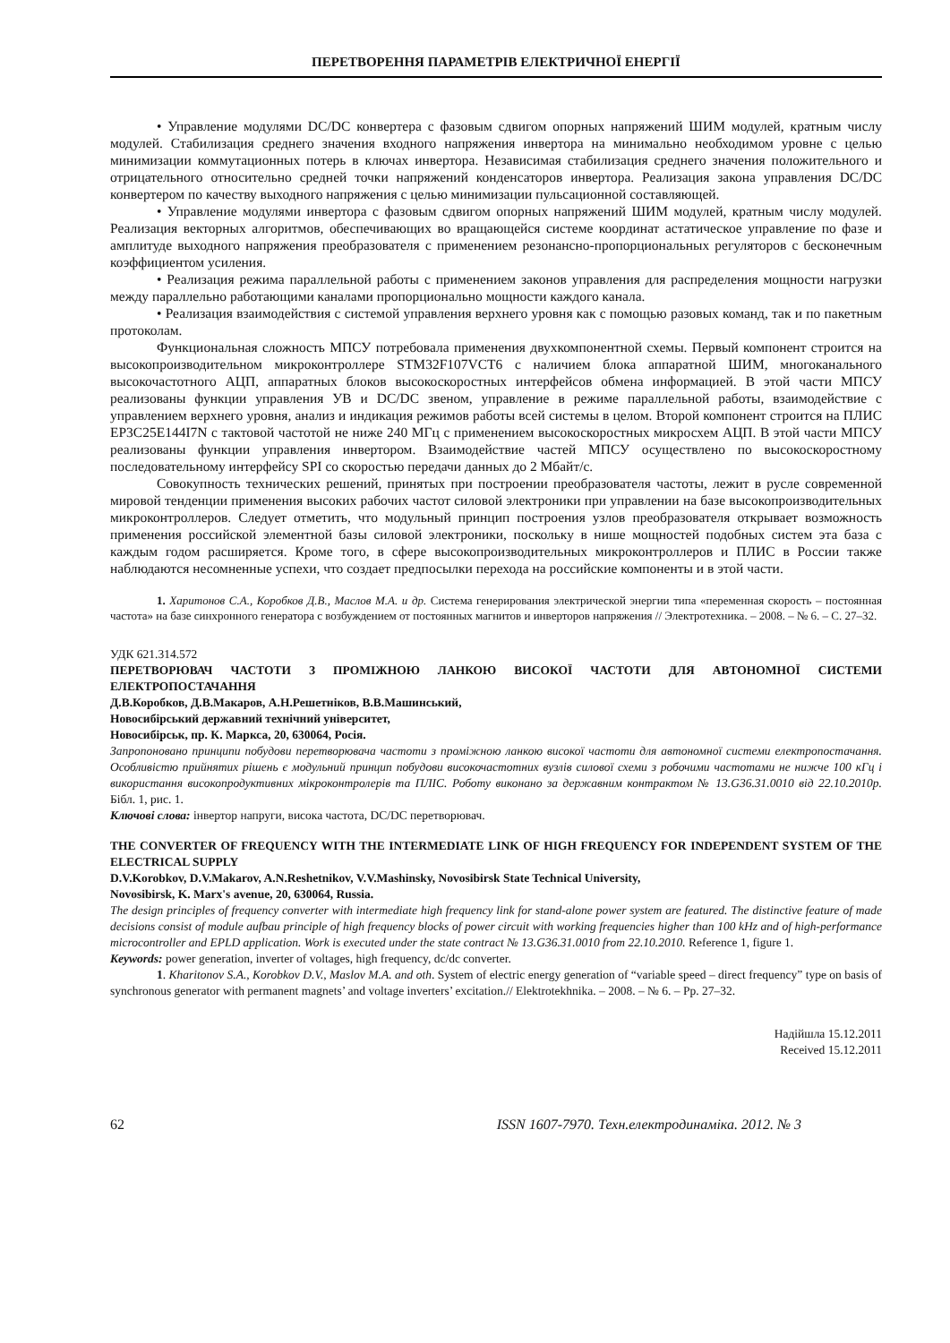ПЕРЕТВОРЕННЯ ПАРАМЕТРІВ ЕЛЕКТРИЧНОЇ ЕНЕРГІЇ
• Управление модулями DC/DC конвертера с фазовым сдвигом опорных напряжений ШИМ модулей, кратным числу модулей. Стабилизация среднего значения входного напряжения инвертора на минимально необходимом уровне с целью минимизации коммутационных потерь в ключах инвертора. Независимая стабилизация среднего значения положительного и отрицательного относительно средней точки напряжений конденсаторов инвертора. Реализация закона управления DC/DC конвертером по качеству выходного напряжения с целью минимизации пульсационной составляющей.
• Управление модулями инвертора с фазовым сдвигом опорных напряжений ШИМ модулей, кратным числу модулей. Реализация векторных алгоритмов, обеспечивающих во вращающейся системе координат астатическое управление по фазе и амплитуде выходного напряжения преобразователя с применением резонансно-пропорциональных регуляторов с бесконечным коэффициентом усиления.
• Реализация режима параллельной работы с применением законов управления для распределения мощности нагрузки между параллельно работающими каналами пропорционально мощности каждого канала.
• Реализация взаимодействия с системой управления верхнего уровня как с помощью разовых команд, так и по пакетным протоколам.
Функциональная сложность МПСУ потребовала применения двухкомпонентной схемы. Первый компонент строится на высокопроизводительном микроконтроллере STM32F107VCT6 с наличием блока аппаратной ШИМ, многоканального высокочастотного АЦП, аппаратных блоков высокоскоростных интерфейсов обмена информацией. В этой части МПСУ реализованы функции управления УВ и DC/DC звеном, управление в режиме параллельной работы, взаимодействие с управлением верхнего уровня, анализ и индикация режимов работы всей системы в целом. Второй компонент строится на ПЛИС EP3C25E144I7N с тактовой частотой не ниже 240 МГц с применением высокоскоростных микросхем АЦП. В этой части МПСУ реализованы функции управления инвертором. Взаимодействие частей МПСУ осуществлено по высокоскоростному последовательному интерфейсу SPI со скоростью передачи данных до 2 Мбайт/с.
Совокупность технических решений, принятых при построении преобразователя частоты, лежит в русле современной мировой тенденции применения высоких рабочих частот силовой электроники при управлении на базе высокопроизводительных микроконтроллеров. Следует отметить, что модульный принцип построения узлов преобразователя открывает возможность применения российской элементной базы силовой электроники, поскольку в нише мощностей подобных систем эта база с каждым годом расширяется. Кроме того, в сфере высокопроизводительных микроконтроллеров и ПЛИС в России также наблюдаются несомненные успехи, что создает предпосылки перехода на российские компоненты и в этой части.
1. Харитонов С.А., Коробков Д.В., Маслов М.А. и др. Система генерирования электрической энергии типа «переменная скорость – постоянная частота» на базе синхронного генератора с возбуждением от постоянных магнитов и инверторов напряжения // Электротехника. – 2008. – № 6. – С. 27–32.
УДК 621.314.572
ПЕРЕТВОРЮВАЧ ЧАСТОТИ З ПРОМІЖНОЮ ЛАНКОЮ ВИСОКОЇ ЧАСТОТИ ДЛЯ АВТОНОМНОЇ СИСТЕМИ ЕЛЕКТРОПОСТАЧАННЯ
Д.В.Коробков, Д.В.Макаров, А.Н.Решетніков, В.В.Машинський,
Новосибірський державний технічний університет,
Новосибірськ, пр. К. Маркса, 20, 630064, Росія.
Запропоновано принципи побудови перетворювача частоти з проміжною ланкою високої частоти для автономної системи електропостачання. Особливістю прийнятих рішень є модульний принцип побудови високочастотних вузлів силової схеми з робочими частотами не нижче 100 кГц і використання високопродуктивних мікроконтролерів та ПЛІС. Роботу виконано за державним контрактом № 13.G36.31.0010 від 22.10.2010р. Бібл. 1, рис. 1.
Ключові слова: інвертор напруги, висока частота, DC/DC перетворювач.
THE CONVERTER OF FREQUENCY WITH THE INTERMEDIATE LINK OF HIGH FREQUENCY FOR INDEPENDENT SYSTEM OF THE ELECTRICAL SUPPLY
D.V.Korobkov, D.V.Makarov, A.N.Reshetnikov, V.V.Mashinsky, Novosibirsk State Technical University,
Novosibirsk, K. Marx's avenue, 20, 630064, Russia.
The design principles of frequency converter with intermediate high frequency link for stand-alone power system are featured. The distinctive feature of made decisions consist of module aufbau principle of high frequency blocks of power circuit with working frequencies higher than 100 kHz and of high-performance microcontroller and EPLD application. Work is executed under the state contract № 13.G36.31.0010 from 22.10.2010. Reference 1, figure 1.
Keywords: power generation, inverter of voltages, high frequency, dc/dc converter.
1. Kharitonov S.A., Korobkov D.V., Maslov M.A. and oth. System of electric energy generation of “variable speed – direct frequency” type on basis of synchronous generator with permanent magnets’ and voltage inverters’ excitation.// Elektrotekhnika. – 2008. – № 6. – Pp. 27–32.
Надійшла 15.12.2011
Received 15.12.2011
62 ISSN 1607-7970. Техн.електродинаміка. 2012. № 3